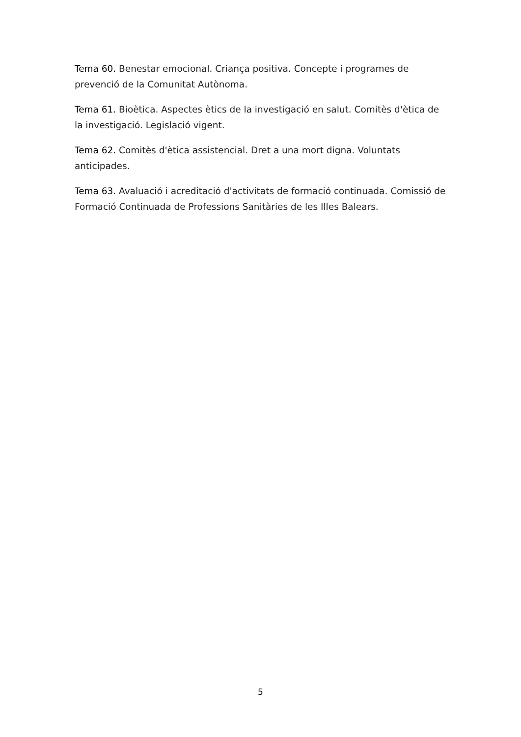Tema 60. Benestar emocional. Criança positiva. Concepte i programes de prevenció de la Comunitat Autònoma.
Tema 61. Bioètica. Aspectes ètics de la investigació en salut. Comitès d'ètica de la investigació. Legislació vigent.
Tema 62. Comitès d'ètica assistencial. Dret a una mort digna. Voluntats anticipades.
Tema 63. Avaluació i acreditació d'activitats de formació continuada. Comissió de Formació Continuada de Professions Sanitàries de les Illes Balears.
5